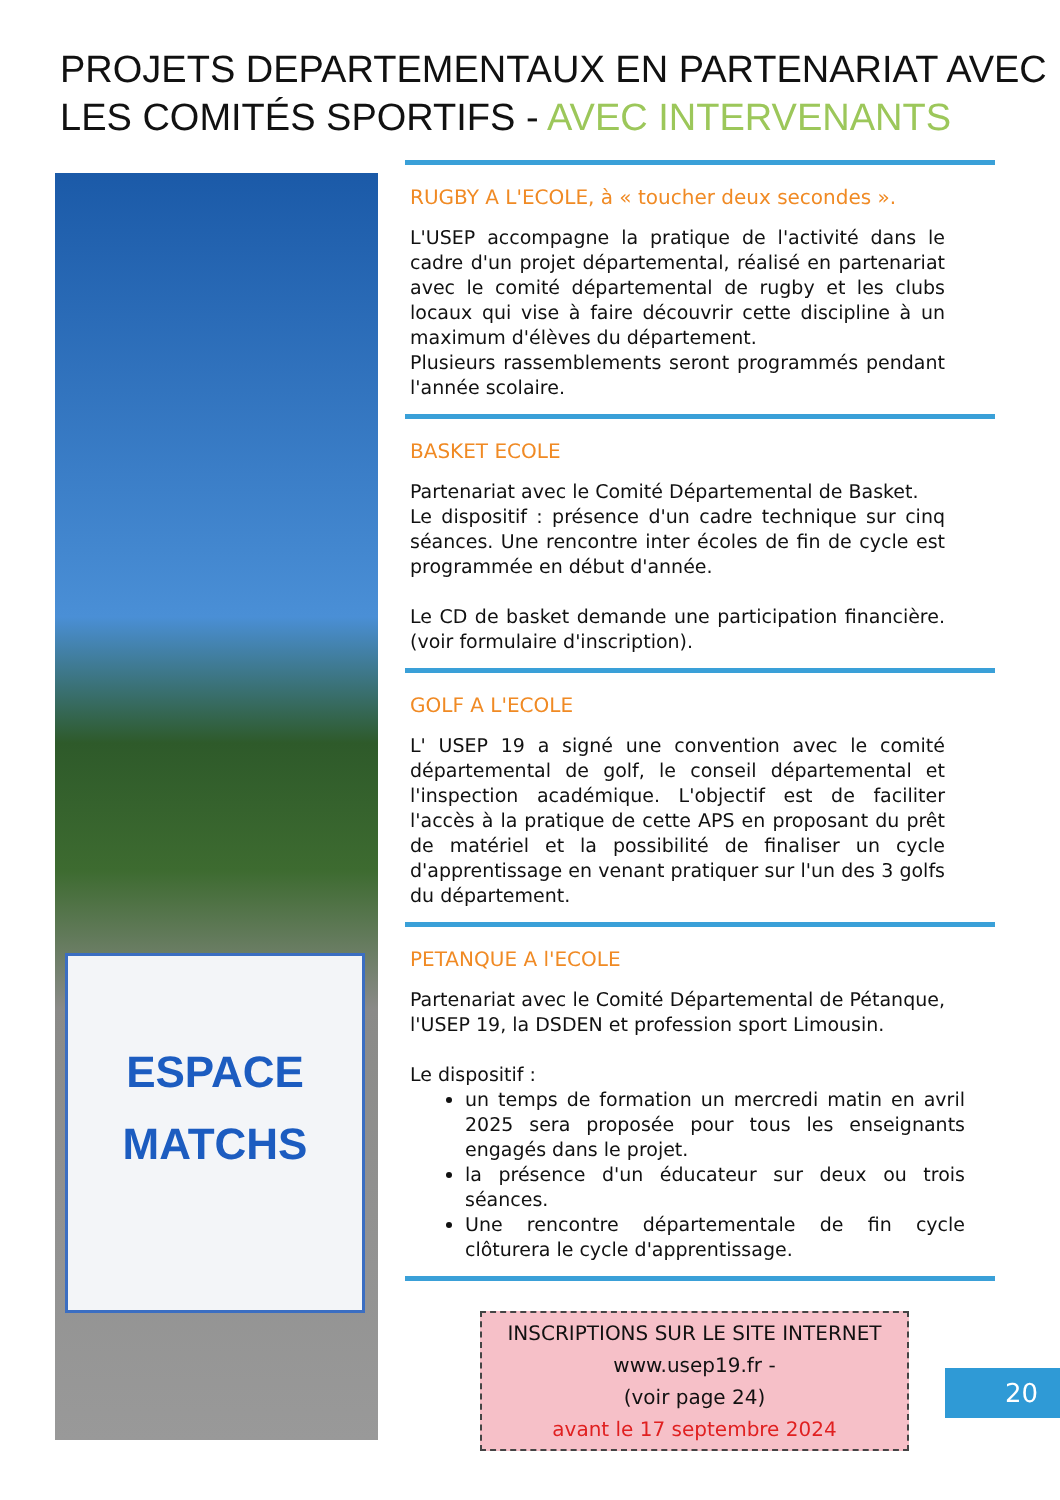PROJETS DEPARTEMENTAUX EN PARTENARIAT AVEC LES COMITÉS SPORTIFS - AVEC INTERVENANTS
ESPACE
MATCHS
RUGBY A L'ECOLE, à « toucher deux secondes ».
L'USEP accompagne la pratique de l'activité dans le cadre d'un projet départemental, réalisé en partenariat avec le comité départemental de rugby et les clubs locaux qui vise à faire découvrir cette discipline à un maximum d'élèves du département.
Plusieurs rassemblements seront programmés pendant l'année scolaire.
BASKET ECOLE
Partenariat avec le Comité Départemental de Basket.
Le dispositif : présence d'un cadre technique sur cinq séances. Une rencontre inter écoles de fin de cycle est programmée en début d'année.
Le CD de basket demande une participation financière. (voir formulaire d'inscription).
GOLF A L'ECOLE
L' USEP 19 a signé une convention avec le comité départemental de golf, le conseil départemental et l'inspection académique. L'objectif est de faciliter l'accès à la pratique de cette APS en proposant du prêt de matériel et la possibilité de finaliser un cycle d'apprentissage en venant pratiquer sur l'un des 3 golfs du département.
PETANQUE A l'ECOLE
Partenariat avec le Comité Départemental de Pétanque, l'USEP 19, la DSDEN et profession sport Limousin.
Le dispositif :
un temps de formation un mercredi matin en avril 2025 sera proposée pour tous les enseignants engagés dans le projet.
la présence d'un éducateur sur deux ou trois séances.
Une rencontre départementale de fin cycle clôturera le cycle d'apprentissage.
INSCRIPTIONS SUR LE SITE INTERNET
www.usep19.fr -
(voir page 24)
avant le 17 septembre 2024
20